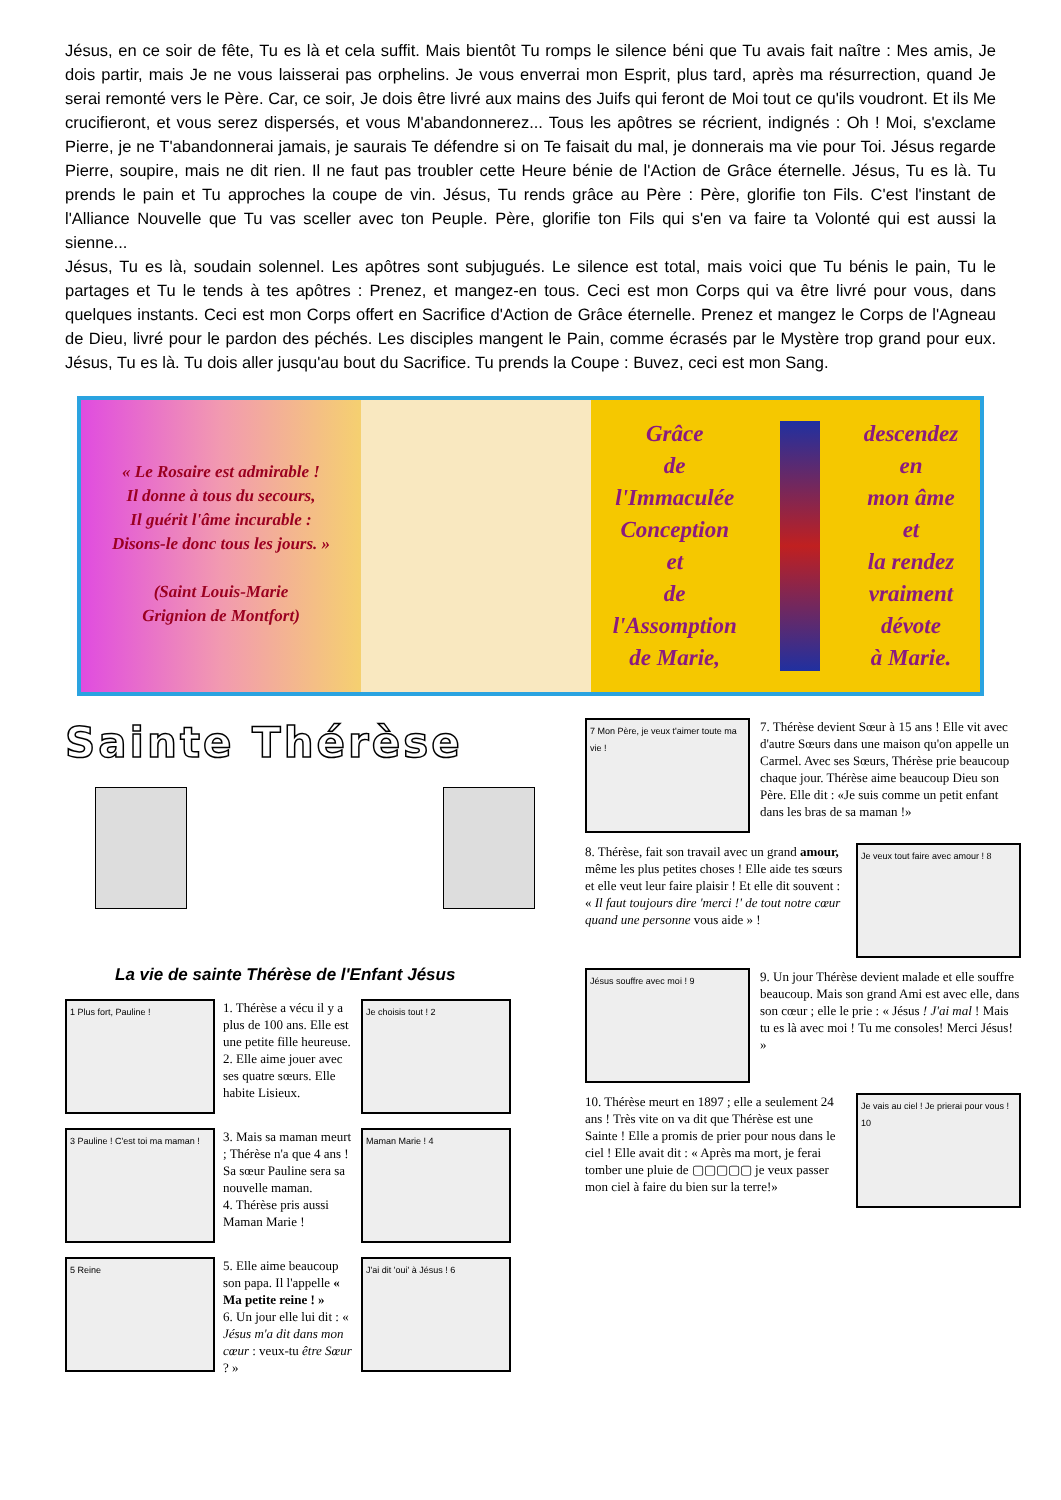Jésus, en ce soir de fête, Tu es là et cela suffit. Mais bientôt Tu romps le silence béni que Tu avais fait naître : Mes amis, Je dois partir, mais Je ne vous laisserai pas orphelins. Je vous enverrai mon Esprit, plus tard, après ma résurrection, quand Je serai remonté vers le Père. Car, ce soir, Je dois être livré aux mains des Juifs qui feront de Moi tout ce qu'ils voudront. Et ils Me crucifieront, et vous serez dispersés, et vous M'abandonnerez... Tous les apôtres se récrient, indignés : Oh ! Moi, s'exclame Pierre, je ne T'abandonnerai jamais, je saurais Te défendre si on Te faisait du mal, je donnerais ma vie pour Toi. Jésus regarde Pierre, soupire, mais ne dit rien. Il ne faut pas troubler cette Heure bénie de l'Action de Grâce éternelle. Jésus, Tu es là. Tu prends le pain et Tu approches la coupe de vin. Jésus, Tu rends grâce au Père : Père, glorifie ton Fils. C'est l'instant de l'Alliance Nouvelle que Tu vas sceller avec ton Peuple. Père, glorifie ton Fils qui s'en va faire ta Volonté qui est aussi la sienne...
Jésus, Tu es là, soudain solennel. Les apôtres sont subjugués. Le silence est total, mais voici que Tu bénis le pain, Tu le partages et Tu le tends à tes apôtres : Prenez, et mangez-en tous. Ceci est mon Corps qui va être livré pour vous, dans quelques instants. Ceci est mon Corps offert en Sacrifice d'Action de Grâce éternelle. Prenez et mangez le Corps de l'Agneau de Dieu, livré pour le pardon des péchés. Les disciples mangent le Pain, comme écrasés par le Mystère trop grand pour eux. Jésus, Tu es là. Tu dois aller jusqu'au bout du Sacrifice. Tu prends la Coupe : Buvez, ceci est mon Sang.
« Le Rosaire est admirable !
Il donne à tous du secours,
Il guérit l'âme incurable :
Disons-le donc tous les jours. »
(Saint Louis-Marie
Grignion de Montfort)
Grâce
de
l'Immaculée
Conception
et
de
l'Assomption
de Marie,
descendez
en
mon âme
et
la rendez
vraiment
dévote
à Marie.
Sainte Thérèse
La vie de sainte Thérèse de l'Enfant Jésus
1 Plus fort, Pauline !
1. Thérèse a vécu il y a plus de 100 ans. Elle est une petite fille heureuse.
2. Elle aime jouer avec ses quatre sœurs. Elle habite Lisieux.
Je choisis tout ! 2
3 Pauline ! C'est toi ma maman !
3. Mais sa maman meurt ; Thérèse n'a que 4 ans ! Sa sœur Pauline sera sa nouvelle maman.
4. Thérèse pris aussi Maman Marie !
Maman Marie ! 4
5 Reine
5. Elle aime beaucoup son papa. Il l'appelle « Ma petite reine ! »
6. Un jour elle lui dit : « Jésus m'a dit dans mon cœur : veux-tu être Sœur ? »
J'ai dit 'oui' à Jésus ! 6
7 Mon Père, je veux t'aimer toute ma vie !
7. Thérèse devient Sœur à 15 ans ! Elle vit avec d'autre Sœurs dans une maison qu'on appelle un Carmel. Avec ses Sœurs, Thérèse prie beaucoup chaque jour. Thérèse aime beaucoup Dieu son Père. Elle dit : «Je suis comme un petit enfant dans les bras de sa maman !»
8. Thérèse, fait son travail avec un grand amour, même les plus petites choses ! Elle aide tes sœurs et elle veut leur faire plaisir ! Et elle dit souvent : « Il faut toujours dire 'merci !' de tout notre cœur quand une personne vous aide » !
Je veux tout faire avec amour ! 8
Jésus souffre avec moi ! 9
9. Un jour Thérèse devient malade et elle souffre beaucoup. Mais son grand Ami est avec elle, dans son cœur ; elle le prie : « Jésus ! J'ai mal ! Mais tu es là avec moi ! Tu me consoles! Merci Jésus! »
10. Thérèse meurt en 1897 ; elle a seulement 24 ans ! Très vite on va dit que Thérèse est une Sainte ! Elle a promis de prier pour nous dans le ciel ! Elle avait dit : « Après ma mort, je ferai tomber une pluie de ▢▢▢▢▢ je veux passer mon ciel à faire du bien sur la terre!»
Je vais au ciel ! Je prierai pour vous ! 10